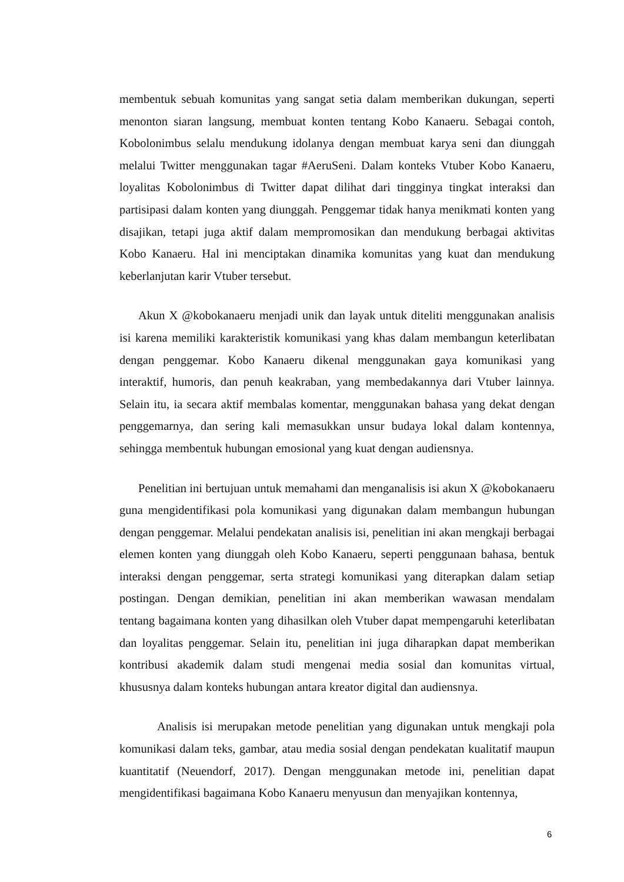membentuk sebuah komunitas yang sangat setia dalam memberikan dukungan, seperti menonton siaran langsung, membuat konten tentang Kobo Kanaeru. Sebagai contoh, Kobolonimbus selalu mendukung idolanya dengan membuat karya seni dan diunggah melalui Twitter menggunakan tagar #AeruSeni. Dalam konteks Vtuber Kobo Kanaeru, loyalitas Kobolonimbus di Twitter dapat dilihat dari tingginya tingkat interaksi dan partisipasi dalam konten yang diunggah. Penggemar tidak hanya menikmati konten yang disajikan, tetapi juga aktif dalam mempromosikan dan mendukung berbagai aktivitas Kobo Kanaeru. Hal ini menciptakan dinamika komunitas yang kuat dan mendukung keberlanjutan karir Vtuber tersebut.
Akun X @kobokanaeru menjadi unik dan layak untuk diteliti menggunakan analisis isi karena memiliki karakteristik komunikasi yang khas dalam membangun keterlibatan dengan penggemar. Kobo Kanaeru dikenal menggunakan gaya komunikasi yang interaktif, humoris, dan penuh keakraban, yang membedakannya dari Vtuber lainnya. Selain itu, ia secara aktif membalas komentar, menggunakan bahasa yang dekat dengan penggemarnya, dan sering kali memasukkan unsur budaya lokal dalam kontennya, sehingga membentuk hubungan emosional yang kuat dengan audiensnya.
Penelitian ini bertujuan untuk memahami dan menganalisis isi akun X @kobokanaeru guna mengidentifikasi pola komunikasi yang digunakan dalam membangun hubungan dengan penggemar. Melalui pendekatan analisis isi, penelitian ini akan mengkaji berbagai elemen konten yang diunggah oleh Kobo Kanaeru, seperti penggunaan bahasa, bentuk interaksi dengan penggemar, serta strategi komunikasi yang diterapkan dalam setiap postingan. Dengan demikian, penelitian ini akan memberikan wawasan mendalam tentang bagaimana konten yang dihasilkan oleh Vtuber dapat mempengaruhi keterlibatan dan loyalitas penggemar. Selain itu, penelitian ini juga diharapkan dapat memberikan kontribusi akademik dalam studi mengenai media sosial dan komunitas virtual, khususnya dalam konteks hubungan antara kreator digital dan audiensnya.
Analisis isi merupakan metode penelitian yang digunakan untuk mengkaji pola komunikasi dalam teks, gambar, atau media sosial dengan pendekatan kualitatif maupun kuantitatif (Neuendorf, 2017). Dengan menggunakan metode ini, penelitian dapat mengidentifikasi bagaimana Kobo Kanaeru menyusun dan menyajikan kontennya,
6